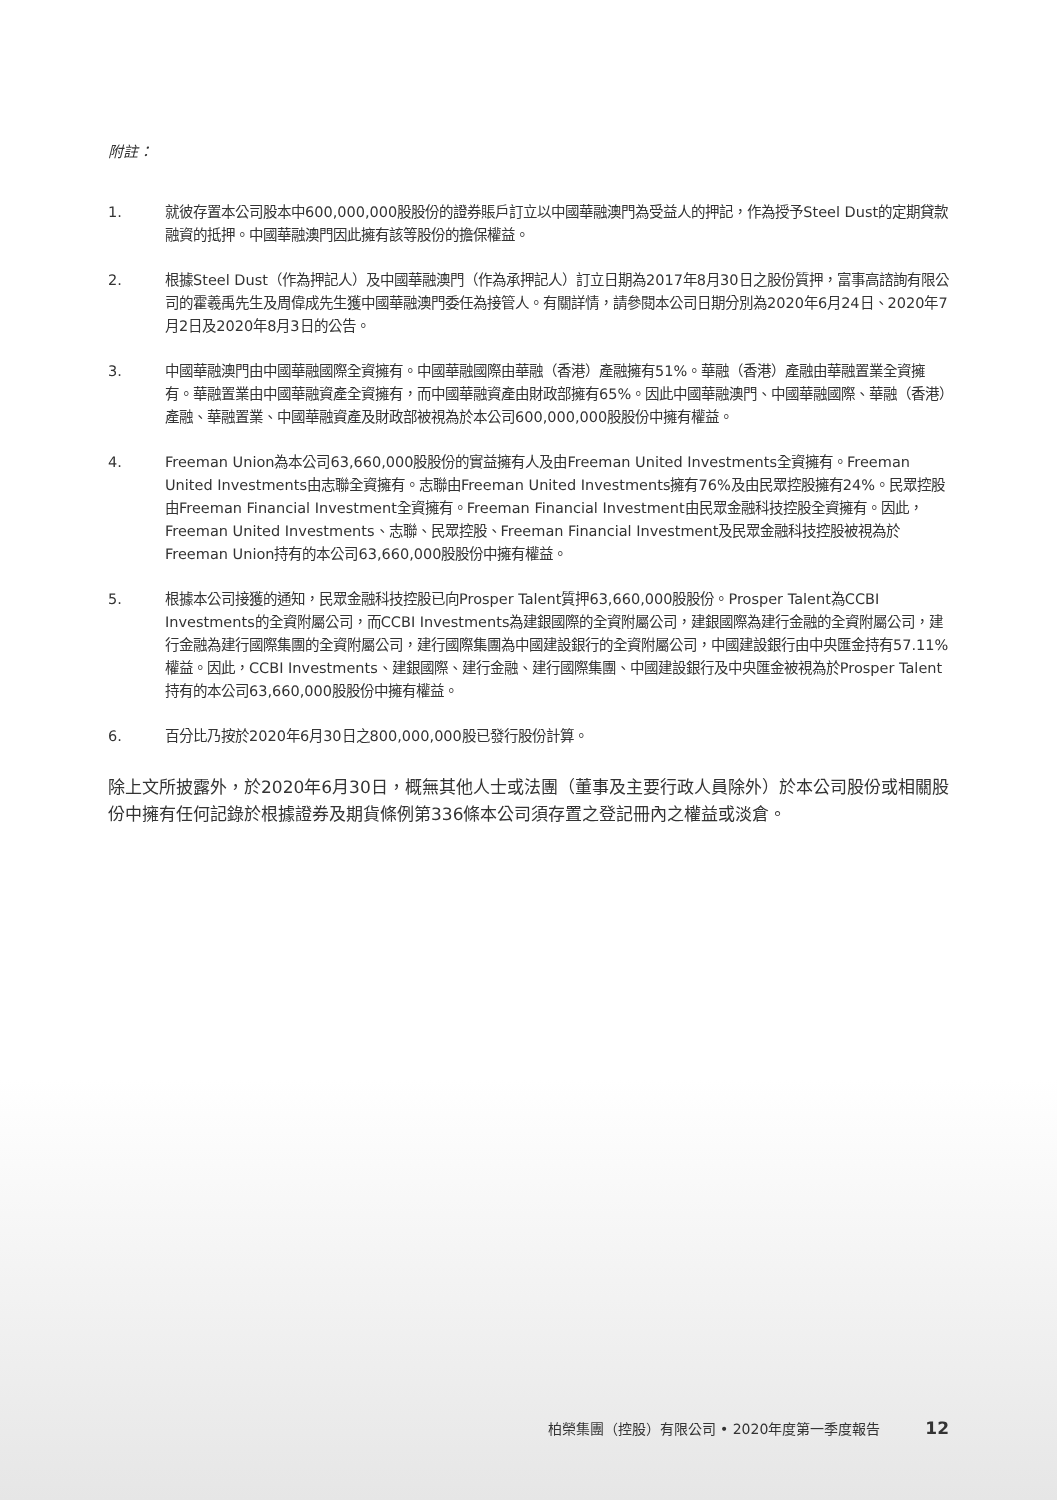附註：
1. 就彼存置本公司股本中600,000,000股股份的證券賬戶訂立以中國華融澳門為受益人的押記，作為授予Steel Dust的定期貸款融資的抵押。中國華融澳門因此擁有該等股份的擔保權益。
2. 根據Steel Dust（作為押記人）及中國華融澳門（作為承押記人）訂立日期為2017年8月30日之股份質押，富事高諮詢有限公司的霍羲禹先生及周偉成先生獲中國華融澳門委任為接管人。有關詳情，請參閱本公司日期分別為2020年6月24日、2020年7月2日及2020年8月3日的公告。
3. 中國華融澳門由中國華融國際全資擁有。中國華融國際由華融（香港）產融擁有51%。華融（香港）產融由華融置業全資擁有。華融置業由中國華融資產全資擁有，而中國華融資產由財政部擁有65%。因此中國華融澳門、中國華融國際、華融（香港）產融、華融置業、中國華融資產及財政部被視為於本公司600,000,000股股份中擁有權益。
4. Freeman Union為本公司63,660,000股股份的實益擁有人及由Freeman United Investments全資擁有。Freeman United Investments由志聯全資擁有。志聯由Freeman United Investments擁有76%及由民眾控股擁有24%。民眾控股由Freeman Financial Investment全資擁有。Freeman Financial Investment由民眾金融科技控股全資擁有。因此，Freeman United Investments、志聯、民眾控股、Freeman Financial Investment及民眾金融科技控股被視為於Freeman Union持有的本公司63,660,000股股份中擁有權益。
5. 根據本公司接獲的通知，民眾金融科技控股已向Prosper Talent質押63,660,000股股份。Prosper Talent為CCBI Investments的全資附屬公司，而CCBI Investments為建銀國際的全資附屬公司，建銀國際為建行金融的全資附屬公司，建行金融為建行國際集團的全資附屬公司，建行國際集團為中國建設銀行的全資附屬公司，中國建設銀行由中央匯金持有57.11%權益。因此，CCBI Investments、建銀國際、建行金融、建行國際集團、中國建設銀行及中央匯金被視為於Prosper Talent持有的本公司63,660,000股股份中擁有權益。
6. 百分比乃按於2020年6月30日之800,000,000股已發行股份計算。
除上文所披露外，於2020年6月30日，概無其他人士或法團（董事及主要行政人員除外）於本公司股份或相關股份中擁有任何記錄於根據證券及期貨條例第336條本公司須存置之登記冊內之權益或淡倉。
柏榮集團（控股）有限公司 • 2020年度第一季度報告 12